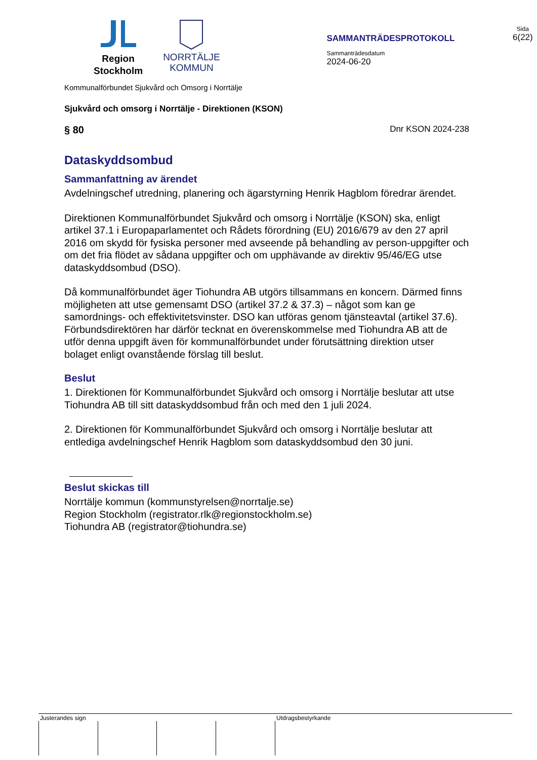Region
Stockholm
NORRTÄLJE
KOMMUN
SAMMANTRÄDESPROTOKOLL
Sammanträdesdatum
2024-06-20
Sida
6(22)
Kommunalförbundet Sjukvård och Omsorg i Norrtälje
Sjukvård och omsorg i Norrtälje - Direktionen (KSON)
§ 80 Dnr KSON 2024-238
Dataskyddsombud
Sammanfattning av ärendet
Avdelningschef utredning, planering och ägarstyrning Henrik Hagblom föredrar ärendet.
Direktionen Kommunalförbundet Sjukvård och omsorg i Norrtälje (KSON) ska, enligt artikel 37.1 i Europaparlamentet och Rådets förordning (EU) 2016/679 av den 27 april 2016 om skydd för fysiska personer med avseende på behandling av person-uppgifter och om det fria flödet av sådana uppgifter och om upphävande av direktiv 95/46/EG utse dataskyddsombud (DSO).
Då kommunalförbundet äger Tiohundra AB utgörs tillsammans en koncern. Därmed finns möjligheten att utse gemensamt DSO (artikel 37.2 & 37.3) – något som kan ge samordnings- och effektivitetsvinster. DSO kan utföras genom tjänsteavtal (artikel 37.6). Förbundsdirektören har därför tecknat en överenskommelse med Tiohundra AB att de utför denna uppgift även för kommunalförbundet under förutsättning direktion utser bolaget enligt ovanstående förslag till beslut.
Beslut
1. Direktionen för Kommunalförbundet Sjukvård och omsorg i Norrtälje beslutar att utse Tiohundra AB till sitt dataskyddsombud från och med den 1 juli 2024.
2. Direktionen för Kommunalförbundet Sjukvård och omsorg i Norrtälje beslutar att entlediga avdelningschef Henrik Hagblom som dataskyddsombud den 30 juni.
Beslut skickas till
Norrtälje kommun (kommunstyrelsen@norrtalje.se)
Region Stockholm (registrator.rlk@regionstockholm.se)
Tiohundra AB (registrator@tiohundra.se)
Justerandes sign Utdragsbestyrkande